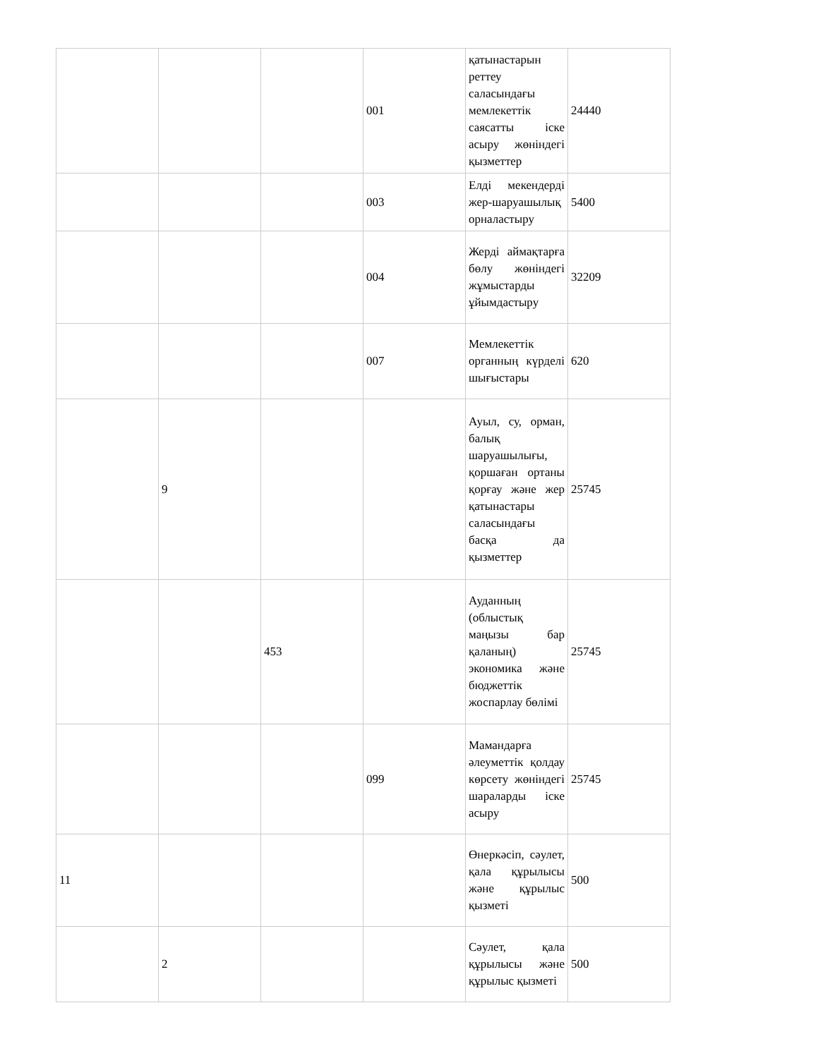| | | | 001 | қатынастарын реттеу саласындағы мемлекеттік саясатты іске асыру жөніндегі қызметтер | 24440 |
| | | | 003 | Елді мекендерді жер-шаруашылық орналастыру | 5400 |
| | | | 004 | Жерді аймақтарға бөлу жөніндегі жұмыстарды ұйымдастыру | 32209 |
| | | | 007 | Мемлекеттік органның күрделі шығыстары | 620 |
| | 9 | | | Ауыл, су, орман, балық шаруашылығы, қоршаған ортаны қорғау және жер қатынастары саласындағы басқа да қызметтер | 25745 |
| | | 453 | | Ауданның (облыстық маңызы бар қаланың) экономика және бюджеттік жоспарлау бөлімі | 25745 |
| | | | 099 | Мамандарға әлеуметтік қолдау көрсету жөніндегі шараларды іске асыру | 25745 |
| 11 | | | | Өнеркәсіп, сәулет, қала құрылысы және құрылыс қызметі | 500 |
| | 2 | | | Сәулет, қала құрылысы және құрылыс қызметі | 500 |